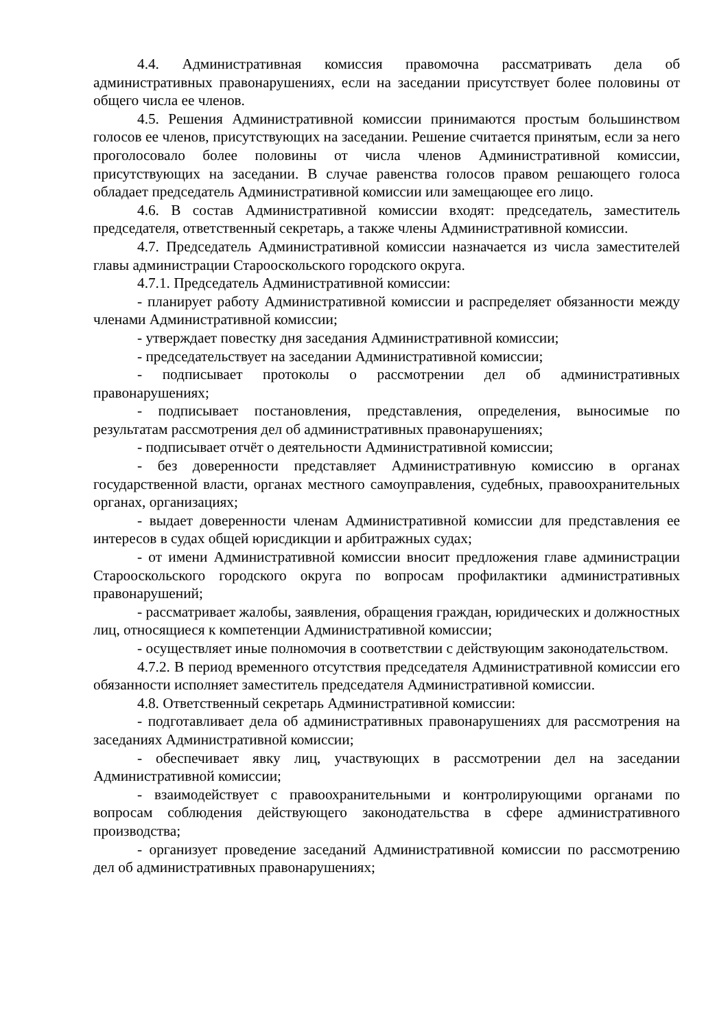4.4. Административная комиссия правомочна рассматривать дела об административных правонарушениях, если на заседании присутствует более половины от общего числа ее членов.
4.5. Решения Административной комиссии принимаются простым большинством голосов ее членов, присутствующих на заседании. Решение считается принятым, если за него проголосовало более половины от числа членов Административной комиссии, присутствующих на заседании. В случае равенства голосов правом решающего голоса обладает председатель Административной комиссии или замещающее его лицо.
4.6. В состав Административной комиссии входят: председатель, заместитель председателя, ответственный секретарь, а также члены Административной комиссии.
4.7. Председатель Административной комиссии назначается из числа заместителей главы администрации Старооскольского городского округа.
4.7.1. Председатель Административной комиссии:
- планирует работу Административной комиссии и распределяет обязанности между членами Административной комиссии;
- утверждает повестку дня заседания Административной комиссии;
- председательствует на заседании Административной комиссии;
- подписывает протоколы о рассмотрении дел об административных правонарушениях;
- подписывает постановления, представления, определения, выносимые по результатам рассмотрения дел об административных правонарушениях;
- подписывает отчёт о деятельности Административной комиссии;
- без доверенности представляет Административную комиссию в органах государственной власти, органах местного самоуправления, судебных, правоохранительных органах, организациях;
- выдает доверенности членам Административной комиссии для представления ее интересов в судах общей юрисдикции и арбитражных судах;
- от имени Административной комиссии вносит предложения главе администрации Старооскольского городского округа по вопросам профилактики административных правонарушений;
- рассматривает жалобы, заявления, обращения граждан, юридических и должностных лиц, относящиеся к компетенции Административной комиссии;
- осуществляет иные полномочия в соответствии с действующим законодательством.
4.7.2. В период временного отсутствия председателя Административной комиссии его обязанности исполняет заместитель председателя Административной комиссии.
4.8. Ответственный секретарь Административной комиссии:
- подготавливает дела об административных правонарушениях для рассмотрения на заседаниях Административной комиссии;
- обеспечивает явку лиц, участвующих в рассмотрении дел на заседании Административной комиссии;
- взаимодействует с правоохранительными и контролирующими органами по вопросам соблюдения действующего законодательства в сфере административного производства;
- организует проведение заседаний Административной комиссии по рассмотрению дел об административных правонарушениях;